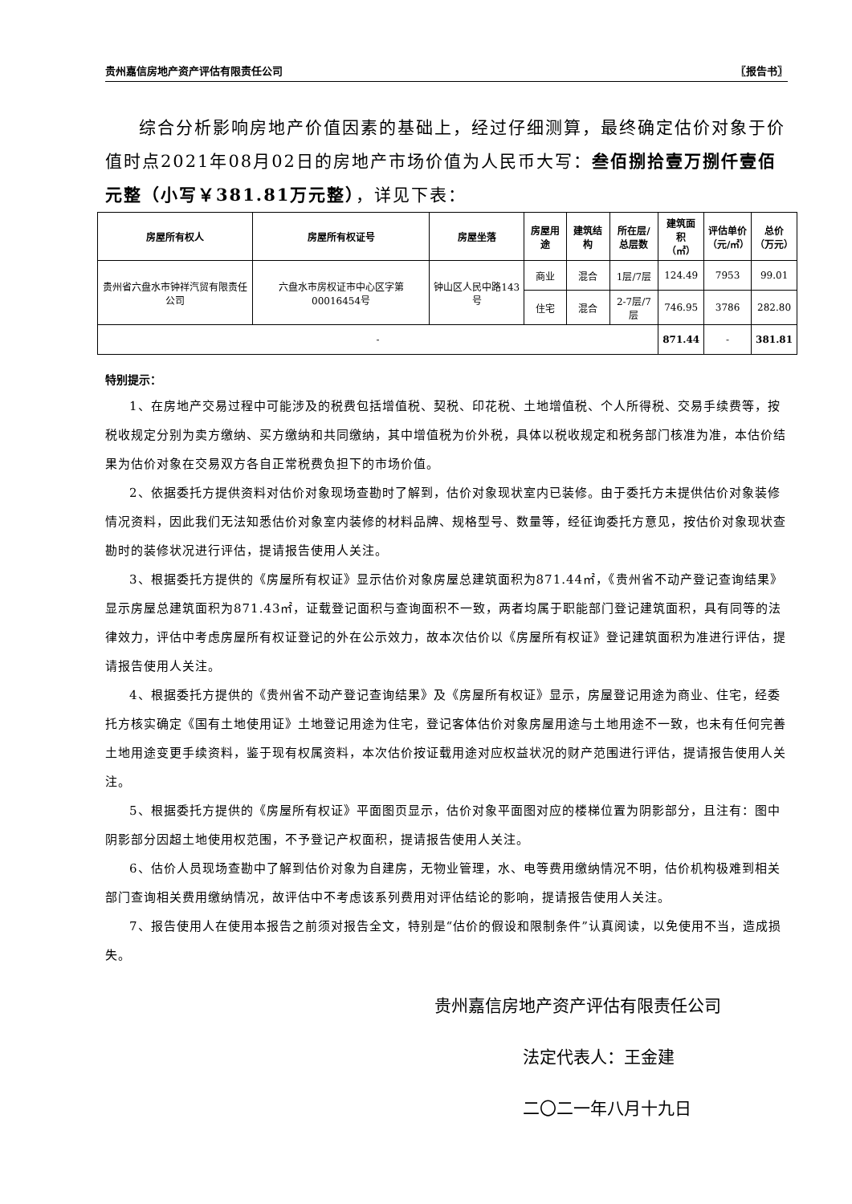贵州嘉信房地产资产评估有限责任公司 〖报告书〗
综合分析影响房地产价值因素的基础上，经过仔细测算，最终确定估价对象于价值时点2021年08月02日的房地产市场价值为人民币大写：叁佰捌拾壹万捌仟壹佰元整（小写￥381.81万元整），详见下表：
| 房屋所有权人 | 房屋所有权证号 | 房屋坐落 | 房屋用途 | 建筑结构 | 所在层/ 总层数 | 建筑面积 （㎡） | 评估单价 （元/㎡） | 总价 （万元） |
| --- | --- | --- | --- | --- | --- | --- | --- | --- |
| 贵州省六盘水市钟祥汽贸有限责任公司 | 六盘水市房权证市中心区字第00016454号 | 钟山区人民中路143号 | 商业 | 混合 | 1层/7层 | 124.49 | 7953 | 99.01 |
| | | | 住宅 | 混合 | 2-7层/7层 | 746.95 | 3786 | 282.80 |
| - | | | | | | 871.44 | - | 381.81 |
特别提示：
1、在房地产交易过程中可能涉及的税费包括增值税、契税、印花税、土地增值税、个人所得税、交易手续费等，按税收规定分别为卖方缴纳、买方缴纳和共同缴纳，其中增值税为价外税，具体以税收规定和税务部门核准为准，本估价结果为估价对象在交易双方各自正常税费负担下的市场价值。
2、依据委托方提供资料对估价对象现场查勘时了解到，估价对象现状室内已装修。由于委托方未提供估价对象装修情况资料，因此我们无法知悉估价对象室内装修的材料品牌、规格型号、数量等，经征询委托方意见，按估价对象现状查勘时的装修状况进行评估，提请报告使用人关注。
3、根据委托方提供的《房屋所有权证》显示估价对象房屋总建筑面积为871.44㎡，《贵州省不动产登记查询结果》显示房屋总建筑面积为871.43㎡，证载登记面积与查询面积不一致，两者均属于职能部门登记建筑面积，具有同等的法律效力，评估中考虑房屋所有权证登记的外在公示效力，故本次估价以《房屋所有权证》登记建筑面积为准进行评估，提请报告使用人关注。
4、根据委托方提供的《贵州省不动产登记查询结果》及《房屋所有权证》显示，房屋登记用途为商业、住宅，经委托方核实确定《国有土地使用证》土地登记用途为住宅，登记客体估价对象房屋用途与土地用途不一致，也未有任何完善土地用途变更手续资料，鉴于现有权属资料，本次估价按证载用途对应权益状况的财产范围进行评估，提请报告使用人关注。
5、根据委托方提供的《房屋所有权证》平面图页显示，估价对象平面图对应的楼梯位置为阴影部分，且注有：图中阴影部分因超土地使用权范围，不予登记产权面积，提请报告使用人关注。
6、估价人员现场查勘中了解到估价对象为自建房，无物业管理，水、电等费用缴纳情况不明，估价机构极难到相关部门查询相关费用缴纳情况，故评估中不考虑该系列费用对评估结论的影响，提请报告使用人关注。
7、报告使用人在使用本报告之前须对报告全文，特别是“估价的假设和限制条件”认真阅读，以免使用不当，造成损失。
贵州嘉信房地产资产评估有限责任公司
法定代表人：王金建
二〇二一年八月十九日